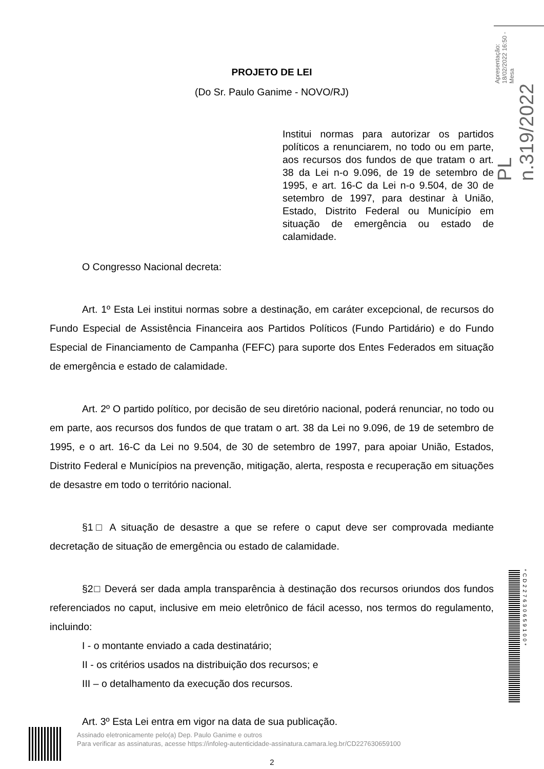PL n.319/2022 Apresentação: 18/02/2022 16:50 - Mesa
PROJETO DE LEI
(Do Sr. Paulo Ganime - NOVO/RJ)
Institui normas para autorizar os partidos políticos a renunciarem, no todo ou em parte, aos recursos dos fundos de que tratam o art. 38 da Lei n-o 9.096, de 19 de setembro de 1995, e art. 16-C da Lei n-o 9.504, de 30 de setembro de 1997, para destinar à União, Estado, Distrito Federal ou Município em situação de emergência ou estado de calamidade.
O Congresso Nacional decreta:
Art. 1º Esta Lei institui normas sobre a destinação, em caráter excepcional, de recursos do Fundo Especial de Assistência Financeira aos Partidos Políticos (Fundo Partidário) e do Fundo Especial de Financiamento de Campanha (FEFC) para suporte dos Entes Federados em situação de emergência e estado de calamidade.
Art. 2º O partido político, por decisão de seu diretório nacional, poderá renunciar, no todo ou em parte, aos recursos dos fundos de que tratam o art. 38 da Lei no 9.096, de 19 de setembro de 1995, e o art. 16-C da Lei no 9.504, de 30 de setembro de 1997, para apoiar União, Estados, Distrito Federal e Municípios na prevenção, mitigação, alerta, resposta e recuperação em situações de desastre em todo o território nacional.
§1□ A situação de desastre a que se refere o caput deve ser comprovada mediante decretação de situação de emergência ou estado de calamidade.
§2□ Deverá ser dada ampla transparência à destinação dos recursos oriundos dos fundos referenciados no caput, inclusive em meio eletrônico de fácil acesso, nos termos do regulamento, incluindo:
I - o montante enviado a cada destinatário;
II - os critérios usados na distribuição dos recursos; e
III – o detalhamento da execução dos recursos.
Art. 3º Esta Lei entra em vigor na data de sua publicação.
Assinado eletronicamente pelo(a) Dep. Paulo Ganime e outros
Para verificar as assinaturas, acesse https://infoleg-autenticidade-assinatura.camara.leg.br/CD227630659100
*CD227630659100*
2